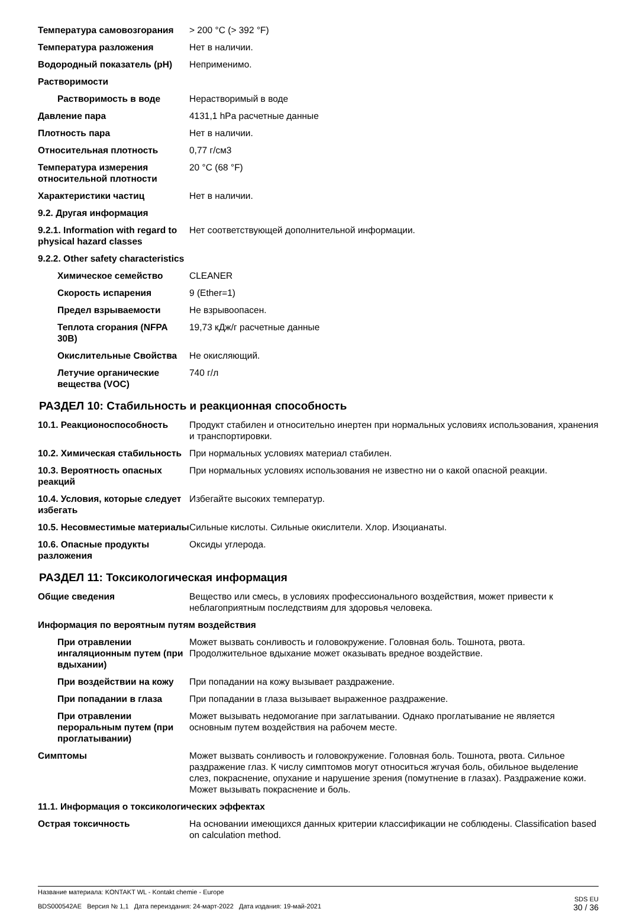| Температура самовозгорания | > 200 °C (> 392 °F) |
| Температура разложения | Нет в наличии. |
| Водородный показатель (pH) | Неприменимо. |
| Растворимости | |
| Растворимость в воде | Нерастворимый в воде |
| Давление пара | 4131,1 hPa расчетные данные |
| Плотность пара | Нет в наличии. |
| Относительная плотность | 0,77 г/см3 |
| Температура измерения относительной плотности | 20 °C (68 °F) |
| Характеристики частиц | Нет в наличии. |
| 9.2. Другая информация | |
| 9.2.1. Information with regard to physical hazard classes | Нет соответствующей дополнительной информации. |
| 9.2.2. Other safety characteristics | |
| Химическое семейство | CLEANER |
| Скорость испарения | 9 (Ether=1) |
| Предел взрываемости | Не взрывоопасен. |
| Теплота сгорания (NFPA 30B) | 19,73 кДж/г расчетные данные |
| Окислительные Свойства | Не окисляющий. |
| Летучие органические вещества (VOC) | 740 г/л |
РАЗДЕЛ 10: Стабильность и реакционная способность
| 10.1. Реакционоспособность | Продукт стабилен и относительно инертен при нормальных условиях использования, хранения и транспортировки. |
| 10.2. Химическая стабильность | При нормальных условиях материал стабилен. |
| 10.3. Вероятность опасных реакций | При нормальных условиях использования не известно ни о какой опасной реакции. |
| 10.4. Условия, которые следует избегать | Избегайте высоких температур. |
| 10.5. Несовместимые материалы | Сильные кислоты. Сильные окислители. Хлор. Изоцианаты. |
| 10.6. Опасные продукты разложения | Оксиды углерода. |
РАЗДЕЛ 11: Токсикологическая информация
| Общие сведения | Вещество или смесь, в условиях профессионального воздействия, может привести к неблагоприятным последствиям для здоровья человека. |
| Информация по вероятным путям воздействия | |
| При отравлении ингаляционным путем (при вдыхании) | Может вызвать сонливость и головокружение. Головная боль. Тошнота, рвота. Продолжительное вдыхание может оказывать вредное воздействие. |
| При воздействии на кожу | При попадании на кожу вызывает раздражение. |
| При попадании в глаза | При попадании в глаза вызывает выраженное раздражение. |
| При отравлении пероральным путем (при проглатывании) | Может вызывать недомогание при заглатывании. Однако проглатывание не является основным путем воздействия на рабочем месте. |
| Симптомы | Может вызвать сонливость и головокружение. Головная боль. Тошнота, рвота. Сильное раздражение глаз. К числу симптомов могут относиться жгучая боль, обильное выделение слез, покраснение, опухание и нарушение зрения (помутнение в глазах). Раздражение кожи. Может вызывать покраснение и боль. |
| 11.1. Информация о токсикологических эффектах | |
| Острая токсичность | На основании имеющихся данных критерии классификации не соблюдены. Classification based on calculation method. |
Название материала: KONTAKT WL - Kontakt chemie - Europe
BDS000542AE Версия № 1,1 Дата переиздания: 24-март-2022 Дата издания: 19-май-2021
SDS EU
30 / 36